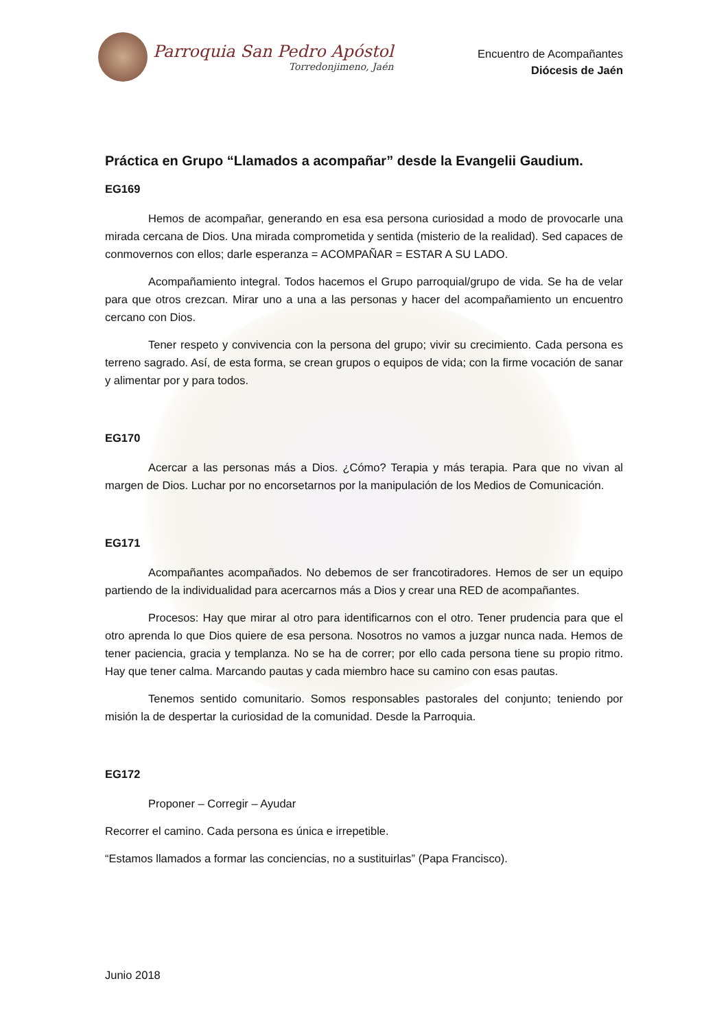Parroquia San Pedro Apóstol
Torredonjimeno, Jaén
Encuentro de Acompañantes
Diócesis de Jaén
Práctica en Grupo “Llamados a acompañar” desde la Evangelii Gaudium.
EG169
Hemos de acompañar, generando en esa esa persona curiosidad a modo de provocarle una mirada cercana de Dios. Una mirada comprometida y sentida (misterio de la realidad). Sed capaces de conmovernos con ellos; darle esperanza = ACOMPAÑAR = ESTAR A SU LADO.
Acompañamiento integral. Todos hacemos el Grupo parroquial/grupo de vida. Se ha de velar para que otros crezcan. Mirar uno a una a las personas y hacer del acompañamiento un encuentro cercano con Dios.
Tener respeto y convivencia con la persona del grupo; vivir su crecimiento. Cada persona es terreno sagrado. Así, de esta forma, se crean grupos o equipos de vida; con la firme vocación de sanar y alimentar por y para todos.
EG170
Acercar a las personas más a Dios. ¿Cómo? Terapia y más terapia. Para que no vivan al margen de Dios. Luchar por no encorsetarnos por la manipulación de los Medios de Comunicación.
EG171
Acompañantes acompañados. No debemos de ser francotiradores. Hemos de ser un equipo partiendo de la individualidad para acercarnos más a Dios y crear una RED de acompañantes.
Procesos: Hay que mirar al otro para identificarnos con el otro. Tener prudencia para que el otro aprenda lo que Dios quiere de esa persona. Nosotros no vamos a juzgar nunca nada. Hemos de tener paciencia, gracia y templanza. No se ha de correr; por ello cada persona tiene su propio ritmo. Hay que tener calma. Marcando pautas y cada miembro hace su camino con esas pautas.
Tenemos sentido comunitario. Somos responsables pastorales del conjunto; teniendo por misión la de despertar la curiosidad de la comunidad. Desde la Parroquia.
EG172
Proponer – Corregir – Ayudar
Recorrer el camino. Cada persona es única e irrepetible.
“Estamos llamados a formar las conciencias, no a sustituirlas” (Papa Francisco).
Junio 2018